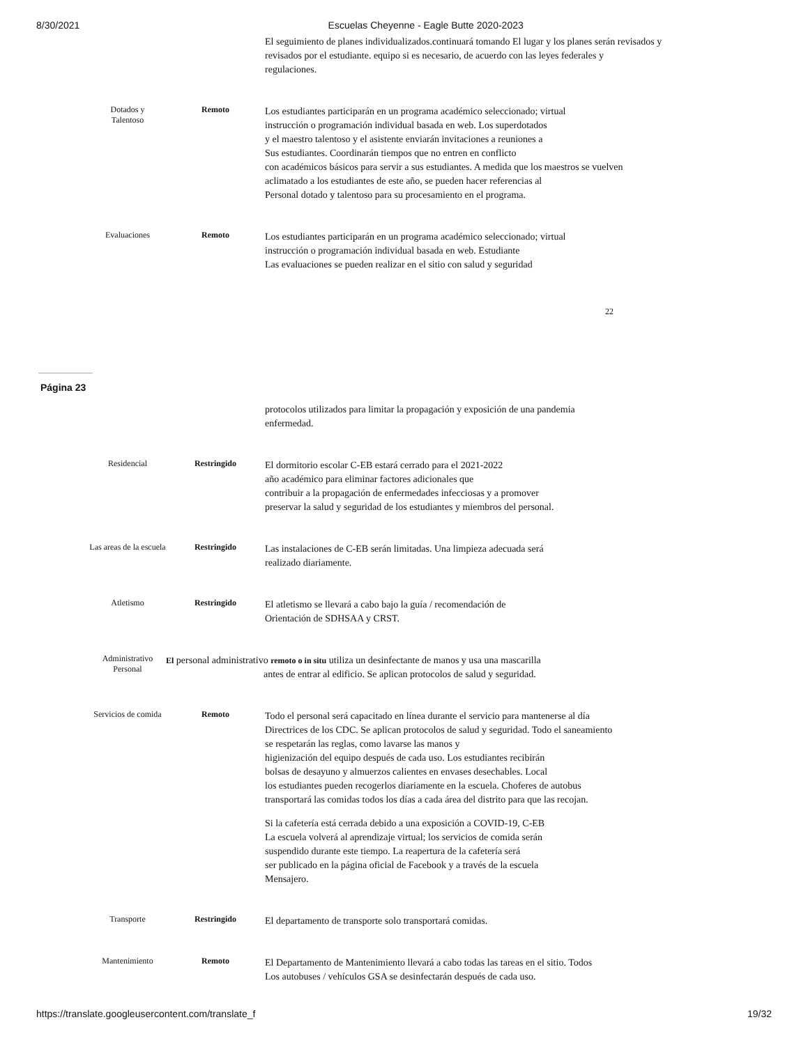8/30/2021 Escuelas Cheyenne - Eagle Butte 2020-2023
| | | El seguimiento de planes individualizados.continuará tomando El lugar y los planes serán revisados y revisados por el estudiante. equipo si es necesario, de acuerdo con las leyes federales y regulaciones. |
| Dotados y Talentoso | Remoto | Los estudiantes participarán en un programa académico seleccionado; virtual instrucción o programación individual basada en web. Los superdotados y el maestro talentoso y el asistente enviarán invitaciones a reuniones a Sus estudiantes. Coordinarán tiempos que no entren en conflicto con académicos básicos para servir a sus estudiantes. A medida que los maestros se vuelven aclimatado a los estudiantes de este año, se pueden hacer referencias al Personal dotado y talentoso para su procesamiento en el programa. |
| Evaluaciones | Remoto | Los estudiantes participarán en un programa académico seleccionado; virtual instrucción o programación individual basada en web. Estudiante Las evaluaciones se pueden realizar en el sitio con salud y seguridad |
22
Página 23
| | | protocolos utilizados para limitar la propagación y exposición de una pandemia enfermedad. |
| Residencial | Restringido | El dormitorio escolar C-EB estará cerrado para el 2021-2022 año académico para eliminar factores adicionales que contribuir a la propagación de enfermedades infecciosas y a promover preservar la salud y seguridad de los estudiantes y miembros del personal. |
| Las areas de la escuela | Restringido | Las instalaciones de C-EB serán limitadas. Una limpieza adecuada será realizado diariamente. |
| Atletismo | Restringido | El atletismo se llevará a cabo bajo la guía / recomendación de Orientación de SDHSAA y CRST. |
| Administrativo Personal | El personal administrativo remoto o in situ utiliza un desinfectante de manos y usa una mascarilla antes de entrar al edificio. Se aplican protocolos de salud y seguridad. | |
| Servicios de comida | Remoto | Todo el personal será capacitado en línea durante el servicio para mantenerse al día Directrices de los CDC. Se aplican protocolos de salud y seguridad. Todo el saneamiento se respetarán las reglas, como lavarse las manos y higienización del equipo después de cada uso. Los estudiantes recibirán bolsas de desayuno y almuerzos calientes en envases desechables. Local los estudiantes pueden recogerlos diariamente en la escuela. Choferes de autobus transportará las comidas todos los días a cada área del distrito para que las recojan. Si la cafetería está cerrada debido a una exposición a COVID-19, C-EB La escuela volverá al aprendizaje virtual; los servicios de comida serán suspendido durante este tiempo. La reapertura de la cafetería será ser publicado en la página oficial de Facebook y a través de la escuela Mensajero. |
| Transporte | Restringido | El departamento de transporte solo transportará comidas. |
| Mantenimiento | Remoto | El Departamento de Mantenimiento llevará a cabo todas las tareas en el sitio. Todos Los autobuses / vehículos GSA se desinfectarán después de cada uso. |
https://translate.googleusercontent.com/translate_f 19/32